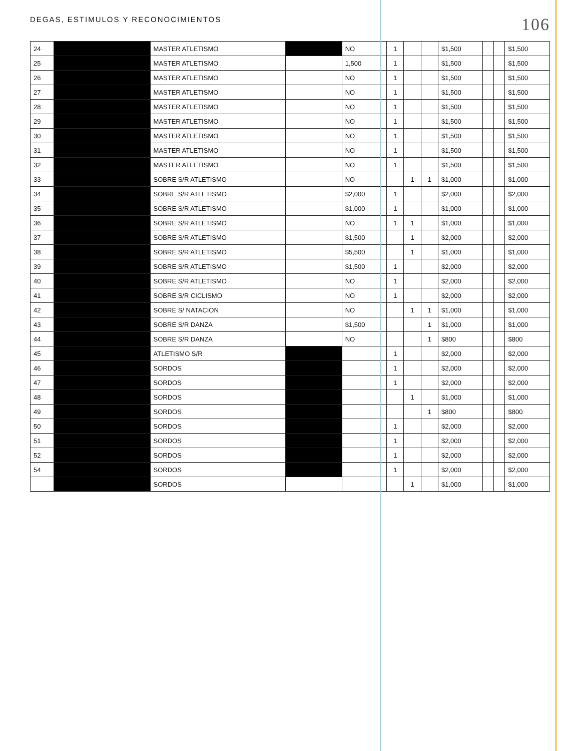DEGAS, ESTIMULOS Y RECONOCIMIENTOS 106
| 24 | | MASTER ATLETISMO | | NO | 1 | | | $1,500 | | | $1,500 |
| 25 | | MASTER ATLETISMO | | 1,500 | 1 | | | $1,500 | | | $1,500 |
| 26 | | MASTER ATLETISMO | | NO | 1 | | | $1,500 | | | $1,500 |
| 27 | | MASTER ATLETISMO | | NO | 1 | | | $1,500 | | | $1,500 |
| 28 | | MASTER ATLETISMO | | NO | 1 | | | $1,500 | | | $1,500 |
| 29 | | MASTER ATLETISMO | | NO | 1 | | | $1,500 | | | $1,500 |
| 30 | | MASTER ATLETISMO | | NO | 1 | | | $1,500 | | | $1,500 |
| 31 | | MASTER ATLETISMO | | NO | 1 | | | $1,500 | | | $1,500 |
| 32 | | MASTER ATLETISMO | | NO | 1 | | | $1,500 | | | $1,500 |
| 33 | | SOBRE S/R ATLETISMO | | NO | | 1 | 1 | $1,000 | | | $1,000 |
| 34 | | SOBRE S/R ATLETISMO | | $2,000 | 1 | | | $2,000 | | | $2,000 |
| 35 | | SOBRE S/R ATLETISMO | | $1,000 | 1 | | | $1,000 | | | $1,000 |
| 36 | | SOBRE S/R ATLETISMO | | NO | 1 | 1 | | $1,000 | | | $1,000 |
| 37 | | SOBRE S/R ATLETISMO | | $1,500 | | 1 | | $2,000 | | | $2,000 |
| 38 | | SOBRE S/R ATLETISMO | | $5,500 | | 1 | | $1,000 | | | $1,000 |
| 39 | | SOBRE S/R ATLETISMO | | $1,500 | 1 | | | $2,000 | | | $2,000 |
| 40 | | SOBRE S/R ATLETISMO | | NO | 1 | | | $2,000 | | | $2,000 |
| 41 | | SOBRE S/R CICLISMO | | NO | 1 | | | $2,000 | | | $2,000 |
| 42 | | SOBRE S/ NATACION | | NO | | 1 | 1 | $1,000 | | | $1,000 |
| 43 | | SOBRE S/R DANZA | | $1,500 | | | 1 | $1,000 | | | $1,000 |
| 44 | | SOBRE S/R DANZA | | NO | | | 1 | $800 | | | $800 |
| 45 | | ATLETISMO S/R | | | 1 | | | $2,000 | | | $2,000 |
| 46 | | SORDOS | | | 1 | | | $2,000 | | | $2,000 |
| 47 | | SORDOS | | | 1 | | | $2,000 | | | $2,000 |
| 48 | | SORDOS | | | | 1 | | $1,000 | | | $1,000 |
| 49 | | SORDOS | | | | | 1 | $800 | | | $800 |
| 50 | | SORDOS | | | 1 | | | $2,000 | | | $2,000 |
| 51 | | SORDOS | | | 1 | | | $2,000 | | | $2,000 |
| 52 | | SORDOS | | | 1 | | | $2,000 | | | $2,000 |
| 54 | | SORDOS | | | 1 | | | $2,000 | | | $2,000 |
| | | SORDOS | | | | 1 | | $1,000 | | | $1,000 |